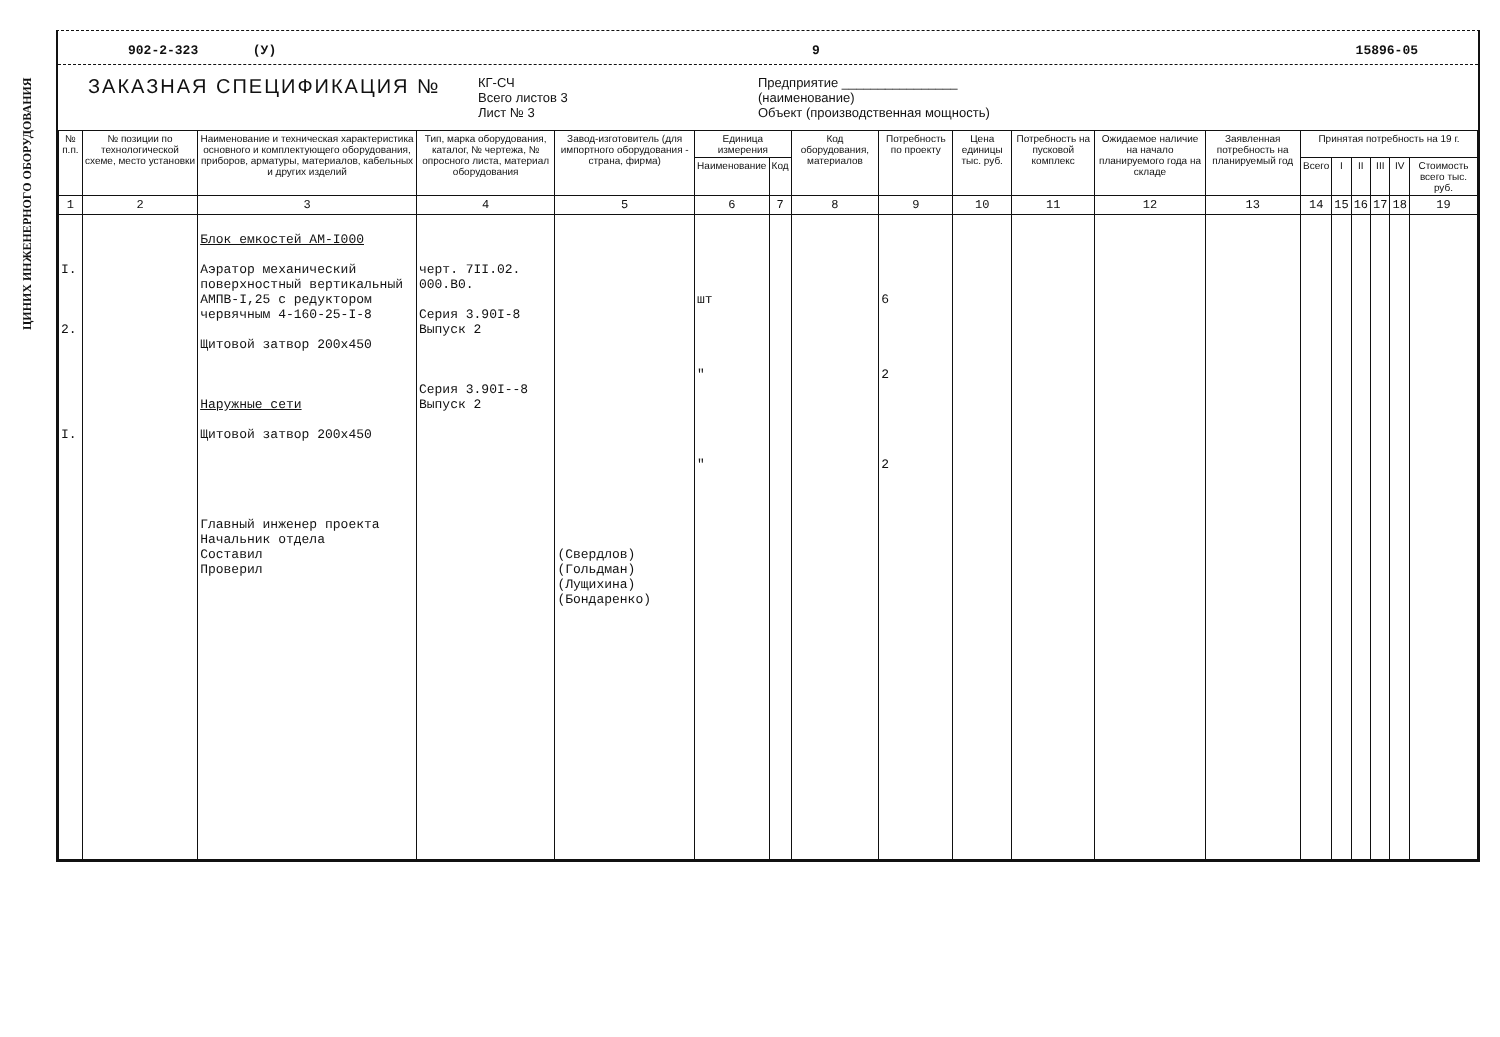ЦИНИХ ИНЖЕНЕРНОГО ОБОРУДОВАНИЯ
902-2-323 (У) 9 15896-05
ЗАКАЗНАЯ СПЕЦИФИКАЦИЯ №
КГ-СЧ
Всего листов 3
Лист № 3
Предприятие ________________
(наименование)
Объект (производственная мощность)
| № п.п. | № позиции по технологической схеме, место установки | Наименование и техническая характеристика основного и комплектующего оборудования, приборов, арматуры, материалов, кабельных и других изделий | Тип, марка оборудования, каталог, № чертежа, № опросного листа, материал оборудования | Завод-изготовитель (для импортного оборудования - страна, фирма) | Единица измерения | | Код оборудования, материалов | Потребность по проекту | Цена единицы тыс. руб. | Потребность на пусковой комплекс | Ожидаемое наличие на начало планируемого года на складе | Заявленная потребность на планируемый год | Принятая потребность на 19 г. | | | | | |
| --- | --- | --- | --- | --- | --- | --- | --- | --- | --- | --- | --- | --- | --- | --- | --- | --- | --- | --- |
| | | | | | Наименование | Код | | | | | | | Всего | I | II | III | IV | Стоимость всего тыс. руб. |
| 1 | 2 | 3 | 4 | 5 | 6 | 7 | 8 | 9 | 10 | 11 | 12 | 13 | 14 | 15 | 16 | 17 | 18 | 19 |
| I. 2. I. | | Блок емкостей АМ-I000 Аэратор механический поверхностный вертикальный АМПВ-I,25 с редуктором червячным 4-160-25-I-8 Щитовой затвор 200х450 Наружные сети Щитовой затвор 200х450 Главный инженер проекта Начальник отдела Составил Проверил | черт. 7II.02. 000.B0. Серия 3.90I-8 Выпуск 2 Серия 3.90I--8 Выпуск 2 | (Свердлов) (Гольдман) (Лущихина) (Бондаренко) | шт " " | | | 6 2 2 | | | | | | | | | | |